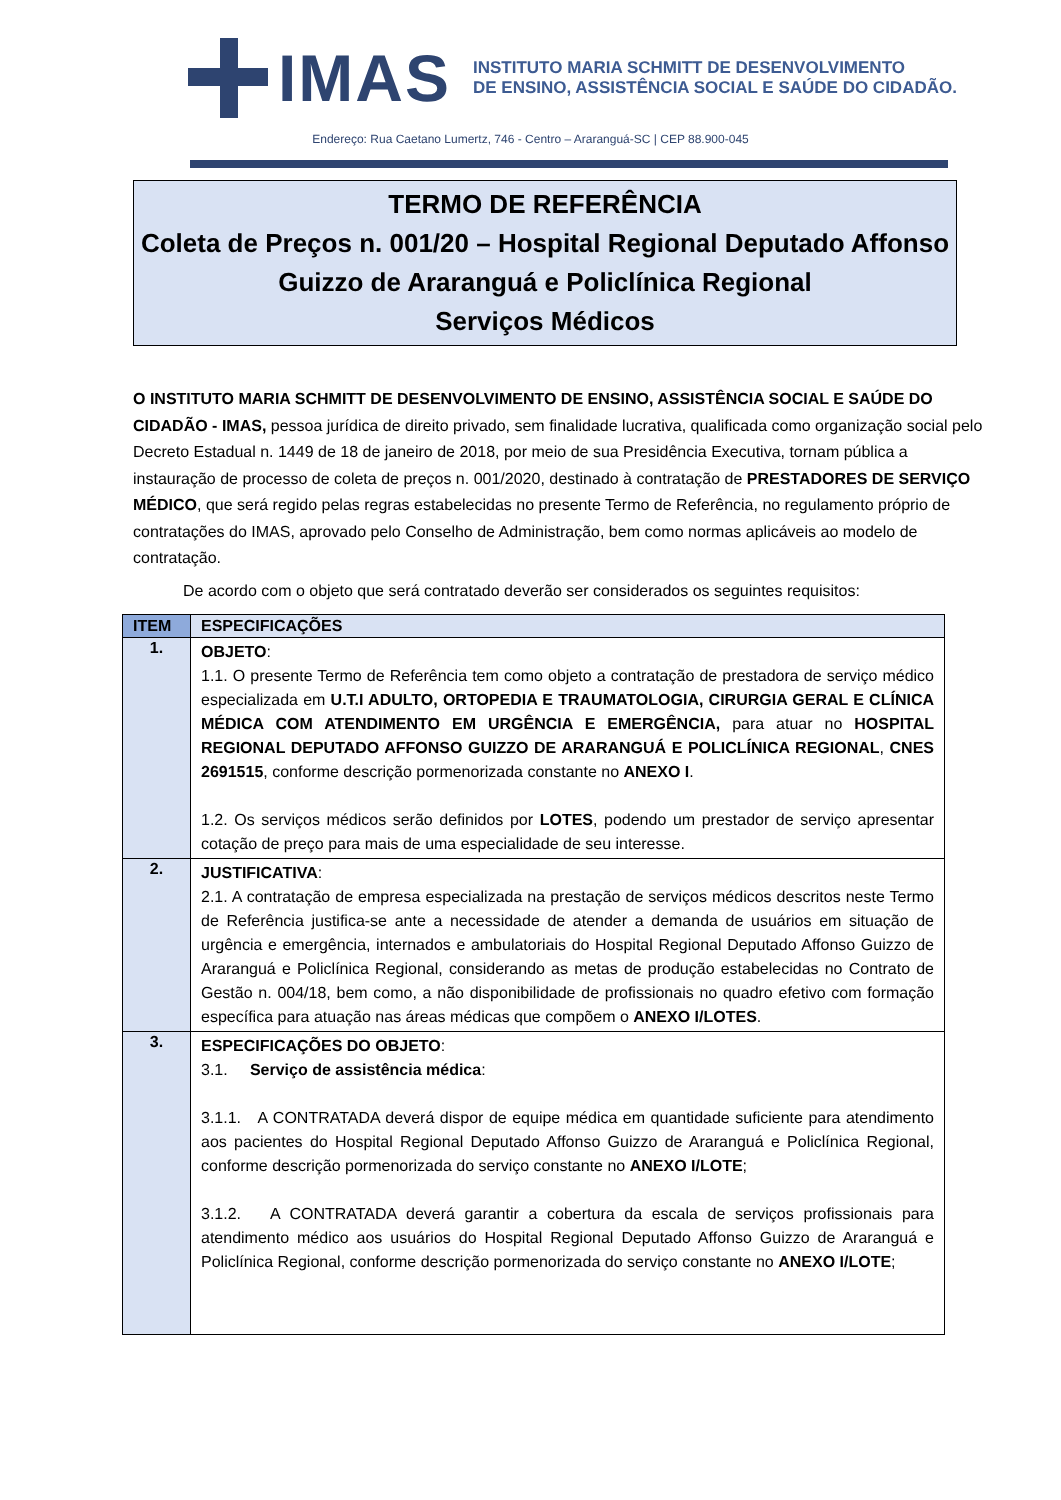IMAS
INSTITUTO MARIA SCHMITT DE DESENVOLVIMENTO
DE ENSINO, ASSISTÊNCIA SOCIAL E SAÚDE DO CIDADÃO.
Endereço: Rua Caetano Lumertz, 746 - Centro – Araranguá-SC | CEP 88.900-045
TERMO DE REFERÊNCIA
Coleta de Preços n. 001/20 – Hospital Regional Deputado Affonso Guizzo de Araranguá e Policlínica Regional
Serviços Médicos
O INSTITUTO MARIA SCHMITT DE DESENVOLVIMENTO DE ENSINO, ASSISTÊNCIA SOCIAL E SAÚDE DO CIDADÃO - IMAS, pessoa jurídica de direito privado, sem finalidade lucrativa, qualificada como organização social pelo Decreto Estadual n. 1449 de 18 de janeiro de 2018, por meio de sua Presidência Executiva, tornam pública a instauração de processo de coleta de preços n. 001/2020, destinado à contratação de PRESTADORES DE SERVIÇO MÉDICO, que será regido pelas regras estabelecidas no presente Termo de Referência, no regulamento próprio de contratações do IMAS, aprovado pelo Conselho de Administração, bem como normas aplicáveis ao modelo de contratação.
De acordo com o objeto que será contratado deverão ser considerados os seguintes requisitos:
| ITEM | ESPECIFICAÇÕES |
| --- | --- |
| 1. | OBJETO : 1.1. O presente Termo de Referência tem como objeto a contratação de prestadora de serviço médico especializada em U.T.I ADULTO, ORTOPEDIA E TRAUMATOLOGIA, CIRURGIA GERAL E CLÍNICA MÉDICA COM ATENDIMENTO EM URGÊNCIA E EMERGÊNCIA, para atuar no HOSPITAL REGIONAL DEPUTADO AFFONSO GUIZZO DE ARARANGUÁ E POLICLÍNICA REGIONAL , CNES 2691515 , conforme descrição pormenorizada constante no ANEXO I . 1.2. Os serviços médicos serão definidos por LOTES , podendo um prestador de serviço apresentar cotação de preço para mais de uma especialidade de seu interesse. |
| 2. | JUSTIFICATIVA : 2.1. A contratação de empresa especializada na prestação de serviços médicos descritos neste Termo de Referência justifica-se ante a necessidade de atender a demanda de usuários em situação de urgência e emergência, internados e ambulatoriais do Hospital Regional Deputado Affonso Guizzo de Araranguá e Policlínica Regional, considerando as metas de produção estabelecidas no Contrato de Gestão n. 004/18, bem como, a não disponibilidade de profissionais no quadro efetivo com formação específica para atuação nas áreas médicas que compõem o ANEXO I/LOTES . |
| 3. | ESPECIFICAÇÕES DO OBJETO : 3.1. Serviço de assistência médica : 3.1.1. A CONTRATADA deverá dispor de equipe médica em quantidade suficiente para atendimento aos pacientes do Hospital Regional Deputado Affonso Guizzo de Araranguá e Policlínica Regional, conforme descrição pormenorizada do serviço constante no ANEXO I/LOTE ; 3.1.2. A CONTRATADA deverá garantir a cobertura da escala de serviços profissionais para atendimento médico aos usuários do Hospital Regional Deputado Affonso Guizzo de Araranguá e Policlínica Regional, conforme descrição pormenorizada do serviço constante no ANEXO I/LOTE ; |